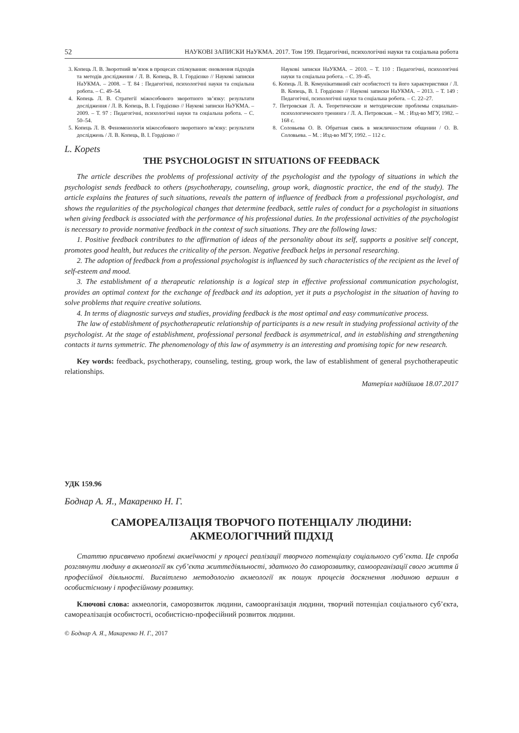52 НАУКОВІ ЗАПИСКИ НаУКМА. 2017. Том 199. Педагогічні, психологічні науки та соціальна робота
3. Копець Л. В. Зворотний зв’язок в процесах спілкування: оновлення підходів та методів дослідження / Л. В. Копець, В. І. Гордієнко // Наукові записки НаУКМА. – 2008. – Т. 84 : Педагогічні, психологічні науки та соціальна робота. – С. 49–54.
4. Копець Л. В. Стратегії міжособового зворотного зв’язку: результати дослідження / Л. В. Копець, В. І. Гордієнко // Наукові записки НаУКМА. – 2009. – Т. 97 : Педагогічні, психологічні науки та соціальна робота. – С. 50–54.
5. Копець Л. В. Феноменологія міжособового зворотного зв’язку: результати досліджень / Л. В. Копець, В. І. Гордієнко //
Наукові записки НаУКМА. – 2010. – Т. 110 : Педагогічні, психологічні науки та соціальна робота. – С. 39–45.
6. Копець Л. В. Комунікативний світ особистості та його характеристики / Л. В. Копець, В. І. Гордієнко // Наукові записки НаУКМА. – 2013. – Т. 149 : Педагогічні, психологічні науки та соціальна робота. – С. 22–27.
7. Петровская Л. А. Теоретические и методические проблемы социально-психологического тренинга / Л. А. Петровская. – М. : Изд-во МГУ, 1982. – 168 с.
8. Соловьева О. В. Обратная связь в межличностном общении / О. В. Соловьева. – М. : Изд-во МГУ, 1992. – 112 с.
L. Kopets
THE PSYCHOLOGIST IN SITUATIONS OF FEEDBACK
The article describes the problems of professional activity of the psychologist and the typology of situations in which the psychologist sends feedback to others (psychotherapy, counseling, group work, diagnostic practice, the end of the study). The article explains the features of such situations, reveals the pattern of influence of feedback from a professional psychologist, and shows the regularities of the psychological changes that determine feedback, settle rules of conduct for a psychologist in situations when giving feedback is associated with the performance of his professional duties. In the professional activities of the psychologist is necessary to provide normative feedback in the context of such situations. They are the following laws:
1. Positive feedback contributes to the affirmation of ideas of the personality about its self, supports a positive self concept, promotes good health, but reduces the criticality of the person. Negative feedback helps in personal researching.
2. The adoption of feedback from a professional psychologist is influenced by such characteristics of the recipient as the level of self-esteem and mood.
3. The establishment of a therapeutic relationship is a logical step in effective professional communication psychologist, provides an optimal context for the exchange of feedback and its adoption, yet it puts a psychologist in the situation of having to solve problems that require creative solutions.
4. In terms of diagnostic surveys and studies, providing feedback is the most optimal and easy communicative process.
The law of establishment of psychotherapeutic relationship of participants is a new result in studying professional activity of the psychologist. At the stage of establishment, professional personal feedback is asymmetrical, and in establishing and strengthening contacts it turns symmetric. The phenomenology of this law of asymmetry is an interesting and promising topic for new research.
Key words: feedback, psychotherapy, counseling, testing, group work, the law of establishment of general psychotherapeutic relationships.
Матеріал надійшов 18.07.2017
УДК 159.96
Боднар А. Я., Макаренко Н. Г.
САМОРЕАЛІЗАЦІЯ ТВОРЧОГО ПОТЕНЦІАЛУ ЛЮДИНИ:
АКМЕОЛОГІЧНИЙ ПІДХІД
Статтю присвячено проблемі акмеїчності у процесі реалізації творчого потенціалу соціального суб’єкта. Це спроба розглянути людину в акмеології як суб’єкта життєдіяльності, здатного до саморозвитку, самоорганізації свого життя й професійної діяльності. Висвітлено методологію акмеології як пошук процесів досягнення людиною вершин в особистісному і професійному розвитку.
Ключові слова: акмеологія, саморозвиток людини, самоорганізація людини, творчий потенціал соціального суб’єкта, самореалізація особистості, особистісно-професійний розвиток людини.
© Боднар А. Я., Макаренко Н. Г., 2017